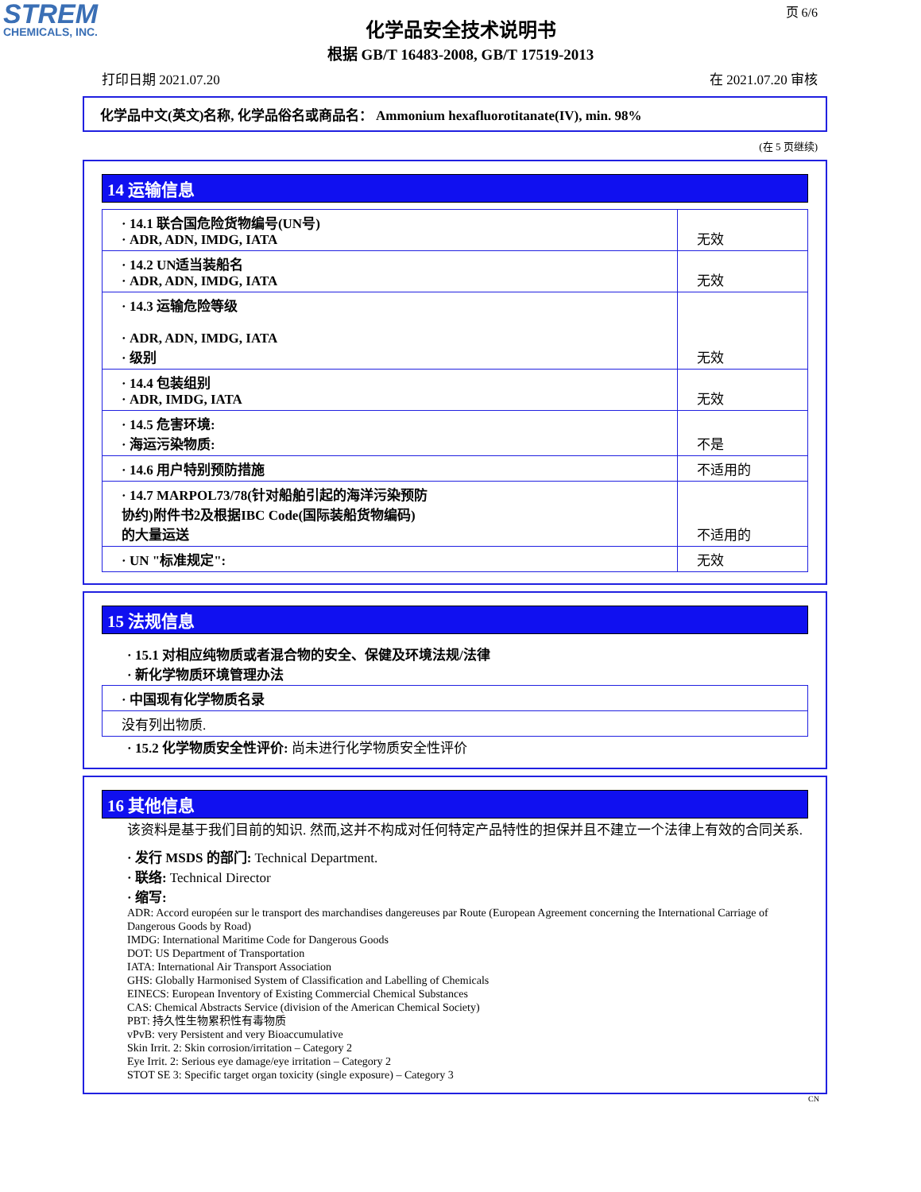STREM
CHEMICALS, INC.
页 6/6
化学品安全技术说明书
根据 GB/T 16483-2008, GB/T 17519-2013
打印日期 2021.07.20 在 2021.07.20 审核
化学品中文(英文)名称, 化学品俗名或商品名： Ammonium hexafluorotitanate(IV), min. 98%
(在 5 页继续)
14 运输信息
| · 14.1 联合国危险货物编号(UN号) · ADR, ADN, IMDG, IATA | 无效 |
| · 14.2 UN适当装船名 · ADR, ADN, IMDG, IATA | 无效 |
| · 14.3 运输危险等级 · ADR, ADN, IMDG, IATA · 级别 | 无效 |
| · 14.4 包装组别 · ADR, IMDG, IATA | 无效 |
| · 14.5 危害环境: · 海运污染物质: | 不是 |
| · 14.6 用户特别预防措施 | 不适用的 |
| · 14.7 MARPOL73/78(针对船舶引起的海洋污染预防 协约)附件书2及根据IBC Code(国际装船货物编码) 的大量运送 | 不适用的 |
| · UN "标准规定": | 无效 |
15 法规信息
· 15.1 对相应纯物质或者混合物的安全、保健及环境法规/法律
· 新化学物质环境管理办法
| · 中国现有化学物质名录 |
| 没有列出物质. |
· 15.2 化学物质安全性评价: 尚未进行化学物质安全性评价
16 其他信息
该资料是基于我们目前的知识. 然而,这并不构成对任何特定产品特性的担保并且不建立一个法律上有效的合同关系.
· 发行 MSDS 的部门: Technical Department.
· 联络: Technical Director
· 缩写:
ADR: Accord européen sur le transport des marchandises dangereuses par Route (European Agreement concerning the International Carriage of Dangerous Goods by Road)
IMDG: International Maritime Code for Dangerous Goods
DOT: US Department of Transportation
IATA: International Air Transport Association
GHS: Globally Harmonised System of Classification and Labelling of Chemicals
EINECS: European Inventory of Existing Commercial Chemical Substances
CAS: Chemical Abstracts Service (division of the American Chemical Society)
PBT: 持久性生物累积性有毒物质
vPvB: very Persistent and very Bioaccumulative
Skin Irrit. 2: Skin corrosion/irritation – Category 2
Eye Irrit. 2: Serious eye damage/eye irritation – Category 2
STOT SE 3: Specific target organ toxicity (single exposure) – Category 3
CN